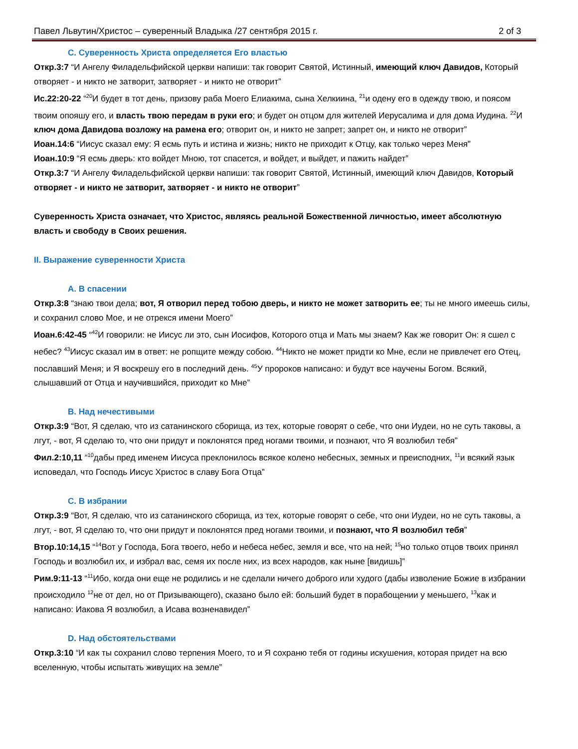Павел Львутин/Христос – суверенный Владыка /27 сентября 2015 г. 2 of 3
C. Суверенность Христа определяется Его властью
Откр.3:7 “И Ангелу Филадельфийской церкви напиши: так говорит Святой, Истинный, имеющий ключ Давидов, Который отворяет - и никто не затворит, затворяет - и никто не отворит”
Ис.22:20-22 “<sup>20</sup>И будет в тот день, призову раба Моего Елиакима, сына Хелкиина, <sup>21</sup>и одену его в одежду твою, и поясом твоим опояшу его, и власть твою передам в руки его; и будет он отцом для жителей Иерусалима и для дома Иудина. <sup>22</sup>И ключ дома Давидова возложу на рамена его; отворит он, и никто не запрет; запрет он, и никто не отворит”
Иоан.14:6 “Иисус сказал ему: Я есмь путь и истина и жизнь; никто не приходит к Отцу, как только через Меня”
Иоан.10:9 “Я есмь дверь: кто войдет Мною, тот спасется, и войдет, и выйдет, и пажить найдет”
Откр.3:7 “И Ангелу Филадельфийской церкви напиши: так говорит Святой, Истинный, имеющий ключ Давидов, Который отворяет - и никто не затворит, затворяет - и никто не отворит”
Суверенность Христа означает, что Христос, являясь реальной Божественной личностью, имеет абсолютную власть и свободу в Своих решения.
II. Выражение суверенности Христа
A. В спасении
Откр.3:8 “знаю твои дела; вот, Я отворил перед тобою дверь, и никто не может затворить ее; ты не много имеешь силы, и сохранил слово Мое, и не отрекся имени Моего”
Иоан.6:42-45 “<sup>42</sup>И говорили: не Иисус ли это, сын Иосифов, Которого отца и Мать мы знаем? Как же говорит Он: я сшел с небес? <sup>43</sup>Иисус сказал им в ответ: не ропщите между собою. <sup>44</sup>Никто не может придти ко Мне, если не привлечет его Отец, пославший Меня; и Я воскрешу его в последний день. <sup>45</sup>У пророков написано: и будут все научены Богом. Всякий, слышавший от Отца и научившийся, приходит ко Мне”
B. Над нечестивыми
Откр.3:9 “Вот, Я сделаю, что из сатанинского сборища, из тех, которые говорят о себе, что они Иудеи, но не суть таковы, а лгут, - вот, Я сделаю то, что они придут и поклонятся пред ногами твоими, и познают, что Я возлюбил тебя”
Фил.2:10,11 “<sup>10</sup>дабы пред именем Иисуса преклонилось всякое колено небесных, земных и преисподних, <sup>11</sup>и всякий язык исповедал, что Господь Иисус Христос в славу Бога Отца”
C. В избрании
Откр.3:9 “Вот, Я сделаю, что из сатанинского сборища, из тех, которые говорят о себе, что они Иудеи, но не суть таковы, а лгут, - вот, Я сделаю то, что они придут и поклонятся пред ногами твоими, и познают, что Я возлюбил тебя”
Втор.10:14,15 “<sup>14</sup>Вот у Господа, Бога твоего, небо и небеса небес, земля и все, что на ней; <sup>15</sup>но только отцов твоих принял Господь и возлюбил их, и избрал вас, семя их после них, из всех народов, как ныне [видишь]”
Рим.9:11-13 “<sup>11</sup>Ибо, когда они еще не родились и не сделали ничего доброго или худого (дабы изволение Божие в избрании происходило <sup>12</sup>не от дел, но от Призывающего), сказано было ей: больший будет в порабощении у меньшего, <sup>13</sup>как и написано: Иакова Я возлюбил, а Исава возненавидел”
D. Над обстоятельствами
Откр.3:10 “И как ты сохранил слово терпения Моего, то и Я сохраню тебя от годины искушения, которая придет на всю вселенную, чтобы испытать живущих на земле”